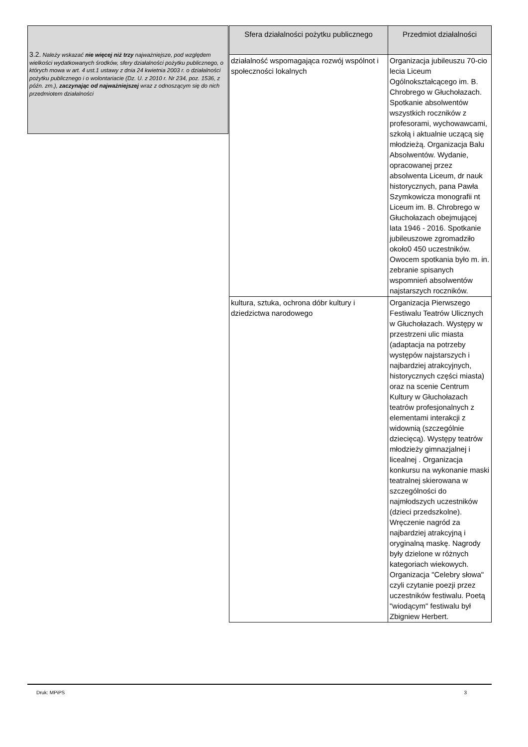3.2. Należy wskazać nie więcej niż trzy najważniejsze, pod względem wielkości wydatkowanych środków, sfery działalności pożytku publicznego, o których mowa w art. 4 ust.1 ustawy z dnia 24 kwietnia 2003 r. o działalności pożytku publicznego i o wolontariacie (Dz. U. z 2010 r. Nr 234, poz. 1536, z późn. zm.), zaczynając od najważniejszej wraz z odnoszącym się do nich przedmiotem działalności
| Sfera działalności pożytku publicznego | Przedmiot działalności |
| --- | --- |
| działalność wspomagająca rozwój wspólnot i społeczności lokalnych | Organizacja jubileuszu 70-cio lecia Liceum Ogólnokształcącego im. B. Chrobrego w Głuchołazach. Spotkanie absolwentów wszystkich roczników z profesorami, wychowawcami, szkołą i aktualnie uczącą się młodzieżą. Organizacja Balu Absolwentów. Wydanie, opracowanej przez absolwenta Liceum, dr nauk historycznych, pana Pawła Szymkowicza monografii nt Liceum im. B. Chrobrego w Głuchołazach obejmującej lata 1946 - 2016. Spotkanie jubileuszowe zgromadziło około0 450 uczestników. Owocem spotkania było m. in. zebranie spisanych wspomnień absolwentów najstarszych roczników. |
| kultura, sztuka, ochrona dóbr kultury i dziedzictwa narodowego | Organizacja Pierwszego Festiwalu Teatrów Ulicznych w Głuchołazach. Występy w przestrzeni ulic miasta (adaptacja na potrzeby występów najstarszych i najbardziej atrakcyjnych, historycznych części miasta) oraz na scenie Centrum Kultury w Głuchołazach teatrów profesjonalnych z elementami interakcji z widownią (szczególnie dziecięcą). Występy teatrów młodzieży gimnazjalnej i licealnej . Organizacja konkursu na wykonanie maski teatralnej skierowana w szczególności do najmłodszych uczestników (dzieci przedszkolne). Wręczenie nagród za najbardziej atrakcyjną i oryginalną maskę. Nagrody były dzielone w różnych kategoriach wiekowych. Organizacja "Celebry słowa" czyli czytanie poezji przez uczestników festiwalu. Poetą "wiodącym" festiwalu był Zbigniew Herbert. |
Druk: MPiPS 3